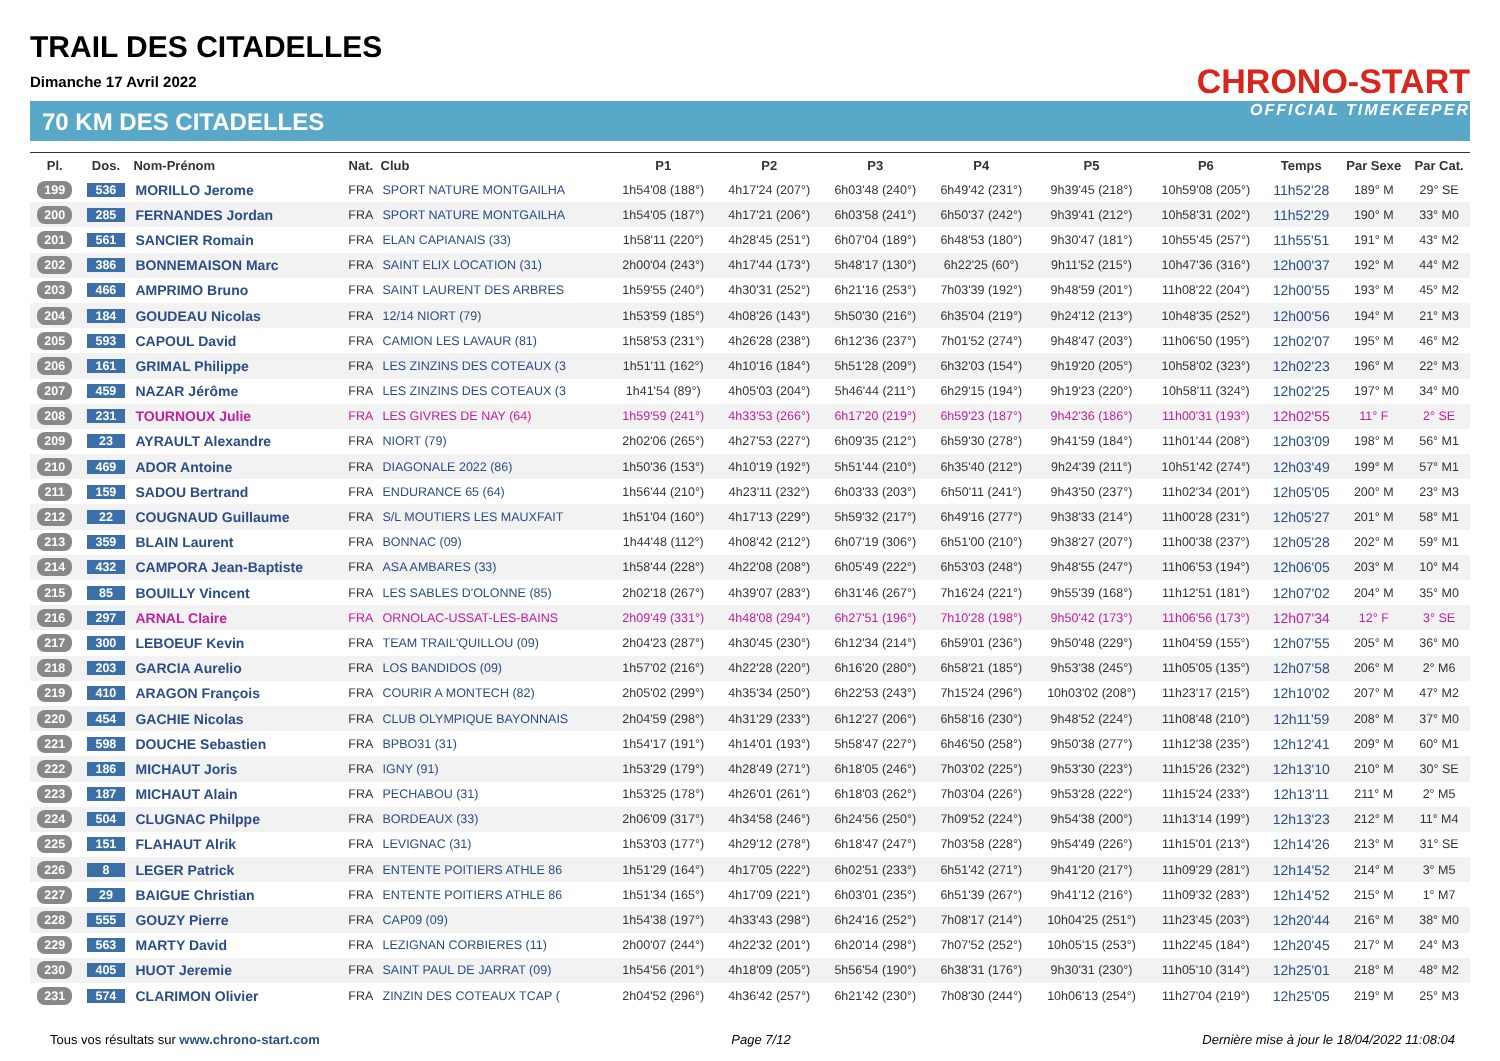TRAIL DES CITADELLES
Dimanche 17 Avril 2022
70 KM DES CITADELLES
CHRONO-START
OFFICIAL TIMEKEEPER
| Pl. | Dos. | Nom-Prénom | Nat. | Club | P1 | P2 | P3 | P4 | P5 | P6 | Temps | Par Sexe | Par Cat. |
| --- | --- | --- | --- | --- | --- | --- | --- | --- | --- | --- | --- | --- | --- |
| 199 | 536 | MORILLO Jerome | FRA | SPORT NATURE MONTGAILHA | 1h54'08 (188°) | 4h17'24 (207°) | 6h03'48 (240°) | 6h49'42 (231°) | 9h39'45 (218°) | 10h59'08 (205°) | 11h52'28 | 189° M | 29° SE |
| 200 | 285 | FERNANDES Jordan | FRA | SPORT NATURE MONTGAILHA | 1h54'05 (187°) | 4h17'21 (206°) | 6h03'58 (241°) | 6h50'37 (242°) | 9h39'41 (212°) | 10h58'31 (202°) | 11h52'29 | 190° M | 33° M0 |
| 201 | 561 | SANCIER Romain | FRA | ELAN CAPIANAIS (33) | 1h58'11 (220°) | 4h28'45 (251°) | 6h07'04 (189°) | 6h48'53 (180°) | 9h30'47 (181°) | 10h55'45 (257°) | 11h55'51 | 191° M | 43° M2 |
| 202 | 386 | BONNEMAISON Marc | FRA | SAINT ELIX LOCATION (31) | 2h00'04 (243°) | 4h17'44 (173°) | 5h48'17 (130°) | 6h22'25 (60°) | 9h11'52 (215°) | 10h47'36 (316°) | 12h00'37 | 192° M | 44° M2 |
| 203 | 466 | AMPRIMO Bruno | FRA | SAINT LAURENT DES ARBRES | 1h59'55 (240°) | 4h30'31 (252°) | 6h21'16 (253°) | 7h03'39 (192°) | 9h48'59 (201°) | 11h08'22 (204°) | 12h00'55 | 193° M | 45° M2 |
| 204 | 184 | GOUDEAU Nicolas | FRA | 12/14 NIORT (79) | 1h53'59 (185°) | 4h08'26 (143°) | 5h50'30 (216°) | 6h35'04 (219°) | 9h24'12 (213°) | 10h48'35 (252°) | 12h00'56 | 194° M | 21° M3 |
| 205 | 593 | CAPOUL David | FRA | CAMION LES LAVAUR (81) | 1h58'53 (231°) | 4h26'28 (238°) | 6h12'36 (237°) | 7h01'52 (274°) | 9h48'47 (203°) | 11h06'50 (195°) | 12h02'07 | 195° M | 46° M2 |
| 206 | 161 | GRIMAL Philippe | FRA | LES ZINZINS DES COTEAUX (3 | 1h51'11 (162°) | 4h10'16 (184°) | 5h51'28 (209°) | 6h32'03 (154°) | 9h19'20 (205°) | 10h58'02 (323°) | 12h02'23 | 196° M | 22° M3 |
| 207 | 459 | NAZAR Jérôme | FRA | LES ZINZINS DES COTEAUX (3 | 1h41'54 (89°) | 4h05'03 (204°) | 5h46'44 (211°) | 6h29'15 (194°) | 9h19'23 (220°) | 10h58'11 (324°) | 12h02'25 | 197° M | 34° M0 |
| 208 | 231 | TOURNOUX Julie | FRA | LES GIVRES DE NAY (64) | 1h59'59 (241°) | 4h33'53 (266°) | 6h17'20 (219°) | 6h59'23 (187°) | 9h42'36 (186°) | 11h00'31 (193°) | 12h02'55 | 11° F | 2° SE |
| 209 | 23 | AYRAULT Alexandre | FRA | NIORT (79) | 2h02'06 (265°) | 4h27'53 (227°) | 6h09'35 (212°) | 6h59'30 (278°) | 9h41'59 (184°) | 11h01'44 (208°) | 12h03'09 | 198° M | 56° M1 |
| 210 | 469 | ADOR Antoine | FRA | DIAGONALE 2022 (86) | 1h50'36 (153°) | 4h10'19 (192°) | 5h51'44 (210°) | 6h35'40 (212°) | 9h24'39 (211°) | 10h51'42 (274°) | 12h03'49 | 199° M | 57° M1 |
| 211 | 159 | SADOU Bertrand | FRA | ENDURANCE 65 (64) | 1h56'44 (210°) | 4h23'11 (232°) | 6h03'33 (203°) | 6h50'11 (241°) | 9h43'50 (237°) | 11h02'34 (201°) | 12h05'05 | 200° M | 23° M3 |
| 212 | 22 | COUGNAUD Guillaume | FRA | S/L MOUTIERS LES MAUXFAIT | 1h51'04 (160°) | 4h17'13 (229°) | 5h59'32 (217°) | 6h49'16 (277°) | 9h38'33 (214°) | 11h00'28 (231°) | 12h05'27 | 201° M | 58° M1 |
| 213 | 359 | BLAIN Laurent | FRA | BONNAC (09) | 1h44'48 (112°) | 4h08'42 (212°) | 6h07'19 (306°) | 6h51'00 (210°) | 9h38'27 (207°) | 11h00'38 (237°) | 12h05'28 | 202° M | 59° M1 |
| 214 | 432 | CAMPORA Jean-Baptiste | FRA | ASA AMBARES (33) | 1h58'44 (228°) | 4h22'08 (208°) | 6h05'49 (222°) | 6h53'03 (248°) | 9h48'55 (247°) | 11h06'53 (194°) | 12h06'05 | 203° M | 10° M4 |
| 215 | 85 | BOUILLY Vincent | FRA | LES SABLES D'OLONNE (85) | 2h02'18 (267°) | 4h39'07 (283°) | 6h31'46 (267°) | 7h16'24 (221°) | 9h55'39 (168°) | 11h12'51 (181°) | 12h07'02 | 204° M | 35° M0 |
| 216 | 297 | ARNAL Claire | FRA | ORNOLAC-USSAT-LES-BAINS | 2h09'49 (331°) | 4h48'08 (294°) | 6h27'51 (196°) | 7h10'28 (198°) | 9h50'42 (173°) | 11h06'56 (173°) | 12h07'34 | 12° F | 3° SE |
| 217 | 300 | LEBOEUF Kevin | FRA | TEAM TRAIL'QUILLOU (09) | 2h04'23 (287°) | 4h30'45 (230°) | 6h12'34 (214°) | 6h59'01 (236°) | 9h50'48 (229°) | 11h04'59 (155°) | 12h07'55 | 205° M | 36° M0 |
| 218 | 203 | GARCIA Aurelio | FRA | LOS BANDIDOS (09) | 1h57'02 (216°) | 4h22'28 (220°) | 6h16'20 (280°) | 6h58'21 (185°) | 9h53'38 (245°) | 11h05'05 (135°) | 12h07'58 | 206° M | 2° M6 |
| 219 | 410 | ARAGON François | FRA | COURIR A MONTECH (82) | 2h05'02 (299°) | 4h35'34 (250°) | 6h22'53 (243°) | 7h15'24 (296°) | 10h03'02 (208°) | 11h23'17 (215°) | 12h10'02 | 207° M | 47° M2 |
| 220 | 454 | GACHIE Nicolas | FRA | CLUB OLYMPIQUE BAYONNAIS | 2h04'59 (298°) | 4h31'29 (233°) | 6h12'27 (206°) | 6h58'16 (230°) | 9h48'52 (224°) | 11h08'48 (210°) | 12h11'59 | 208° M | 37° M0 |
| 221 | 598 | DOUCHE Sebastien | FRA | BPBO31 (31) | 1h54'17 (191°) | 4h14'01 (193°) | 5h58'47 (227°) | 6h46'50 (258°) | 9h50'38 (277°) | 11h12'38 (235°) | 12h12'41 | 209° M | 60° M1 |
| 222 | 186 | MICHAUT Joris | FRA | IGNY (91) | 1h53'29 (179°) | 4h28'49 (271°) | 6h18'05 (246°) | 7h03'02 (225°) | 9h53'30 (223°) | 11h15'26 (232°) | 12h13'10 | 210° M | 30° SE |
| 223 | 187 | MICHAUT Alain | FRA | PECHABOU (31) | 1h53'25 (178°) | 4h26'01 (261°) | 6h18'03 (262°) | 7h03'04 (226°) | 9h53'28 (222°) | 11h15'24 (233°) | 12h13'11 | 211° M | 2° M5 |
| 224 | 504 | CLUGNAC Philppe | FRA | BORDEAUX (33) | 2h06'09 (317°) | 4h34'58 (246°) | 6h24'56 (250°) | 7h09'52 (224°) | 9h54'38 (200°) | 11h13'14 (199°) | 12h13'23 | 212° M | 11° M4 |
| 225 | 151 | FLAHAUT Alrik | FRA | LEVIGNAC (31) | 1h53'03 (177°) | 4h29'12 (278°) | 6h18'47 (247°) | 7h03'58 (228°) | 9h54'49 (226°) | 11h15'01 (213°) | 12h14'26 | 213° M | 31° SE |
| 226 | 8 | LEGER Patrick | FRA | ENTENTE POITIERS ATHLE 86 | 1h51'29 (164°) | 4h17'05 (222°) | 6h02'51 (233°) | 6h51'42 (271°) | 9h41'20 (217°) | 11h09'29 (281°) | 12h14'52 | 214° M | 3° M5 |
| 227 | 29 | BAIGUE Christian | FRA | ENTENTE POITIERS ATHLE 86 | 1h51'34 (165°) | 4h17'09 (221°) | 6h03'01 (235°) | 6h51'39 (267°) | 9h41'12 (216°) | 11h09'32 (283°) | 12h14'52 | 215° M | 1° M7 |
| 228 | 555 | GOUZY Pierre | FRA | CAP09 (09) | 1h54'38 (197°) | 4h33'43 (298°) | 6h24'16 (252°) | 7h08'17 (214°) | 10h04'25 (251°) | 11h23'45 (203°) | 12h20'44 | 216° M | 38° M0 |
| 229 | 563 | MARTY David | FRA | LEZIGNAN CORBIERES (11) | 2h00'07 (244°) | 4h22'32 (201°) | 6h20'14 (298°) | 7h07'52 (252°) | 10h05'15 (253°) | 11h22'45 (184°) | 12h20'45 | 217° M | 24° M3 |
| 230 | 405 | HUOT Jeremie | FRA | SAINT PAUL DE JARRAT (09) | 1h54'56 (201°) | 4h18'09 (205°) | 5h56'54 (190°) | 6h38'31 (176°) | 9h30'31 (230°) | 11h05'10 (314°) | 12h25'01 | 218° M | 48° M2 |
| 231 | 574 | CLARIMON Olivier | FRA | ZINZIN DES COTEAUX TCAP ( | 2h04'52 (296°) | 4h36'42 (257°) | 6h21'42 (230°) | 7h08'30 (244°) | 10h06'13 (254°) | 11h27'04 (219°) | 12h25'05 | 219° M | 25° M3 |
Tous vos résultats sur www.chrono-start.com Page 7/12 Dernière mise à jour le 18/04/2022 11:08:04